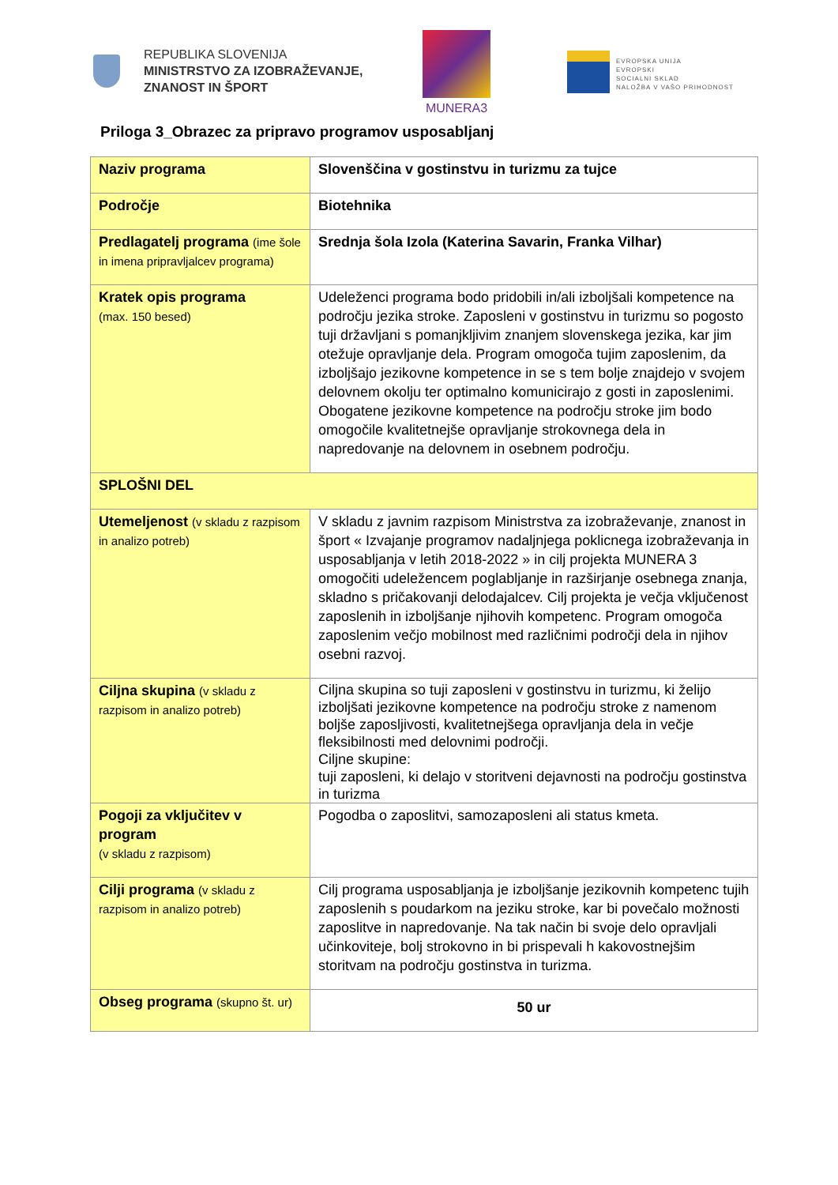REPUBLIKA SLOVENIJA
MINISTRSTVO ZA IZOBRAŽEVANJE,
ZNANOST IN ŠPORT
MUNERA3
EVROPSKA UNIJA
EVROPSKI
SOCIALNI SKLAD
NALOŽBA V VAŠO PRIHODNOST
Priloga 3_Obrazec za pripravo programov usposabljanj
| Naziv programa | Slovenščina v gostinstvu in turizmu za tujce |
| Področje | Biotehnika |
| Predlagatelj programa (ime šole in imena pripravljalcev programa) | Srednja šola Izola (Katerina Savarin, Franka Vilhar) |
| Kratek opis programa (max. 150 besed) | Udeleženci programa bodo pridobili in/ali izboljšali kompetence na področju jezika stroke. Zaposleni v gostinstvu in turizmu so pogosto tuji državljani s pomanjkljivim znanjem slovenskega jezika, kar jim otežuje opravljanje dela. Program omogoča tujim zaposlenim, da izboljšajo jezikovne kompetence in se s tem bolje znajdejo v svojem delovnem okolju ter optimalno komunicirajo z gosti in zaposlenimi. Obogatene jezikovne kompetence na področju stroke jim bodo omogočile kvalitetnejše opravljanje strokovnega dela in napredovanje na delovnem in osebnem področju. |
| SPLOŠNI DEL | |
| Utemeljenost (v skladu z razpisom in analizo potreb) | V skladu z javnim razpisom Ministrstva za izobraževanje, znanost in šport « Izvajanje programov nadaljnjega poklicnega izobraževanja in usposabljanja v letih 2018-2022 » in cilj projekta MUNERA 3 omogočiti udeležencem poglabljanje in razširjanje osebnega znanja, skladno s pričakovanji delodajalcev. Cilj projekta je večja vključenost zaposlenih in izboljšanje njihovih kompetenc. Program omogoča zaposlenim večjo mobilnost med različnimi področji dela in njihov osebni razvoj. |
| Ciljna skupina (v skladu z razpisom in analizo potreb) | Ciljna skupina so tuji zaposleni v gostinstvu in turizmu, ki želijo izboljšati jezikovne kompetence na področju stroke z namenom boljše zaposljivosti, kvalitetnejšega opravljanja dela in večje fleksibilnosti med delovnimi področji. Ciljne skupine: tuji zaposleni, ki delajo v storitveni dejavnosti na področju gostinstva in turizma |
| Pogoji za vključitev v program (v skladu z razpisom) | Pogodba o zaposlitvi, samozaposleni ali status kmeta. |
| Cilji programa (v skladu z razpisom in analizo potreb) | Cilj programa usposabljanja je izboljšanje jezikovnih kompetenc tujih zaposlenih s poudarkom na jeziku stroke, kar bi povečalo možnosti zaposlitve in napredovanje. Na tak način bi svoje delo opravljali učinkoviteje, bolj strokovno in bi prispevali h kakovostnejšim storitvam na področju gostinstva in turizma. |
| Obseg programa (skupno št. ur) | 50 ur |